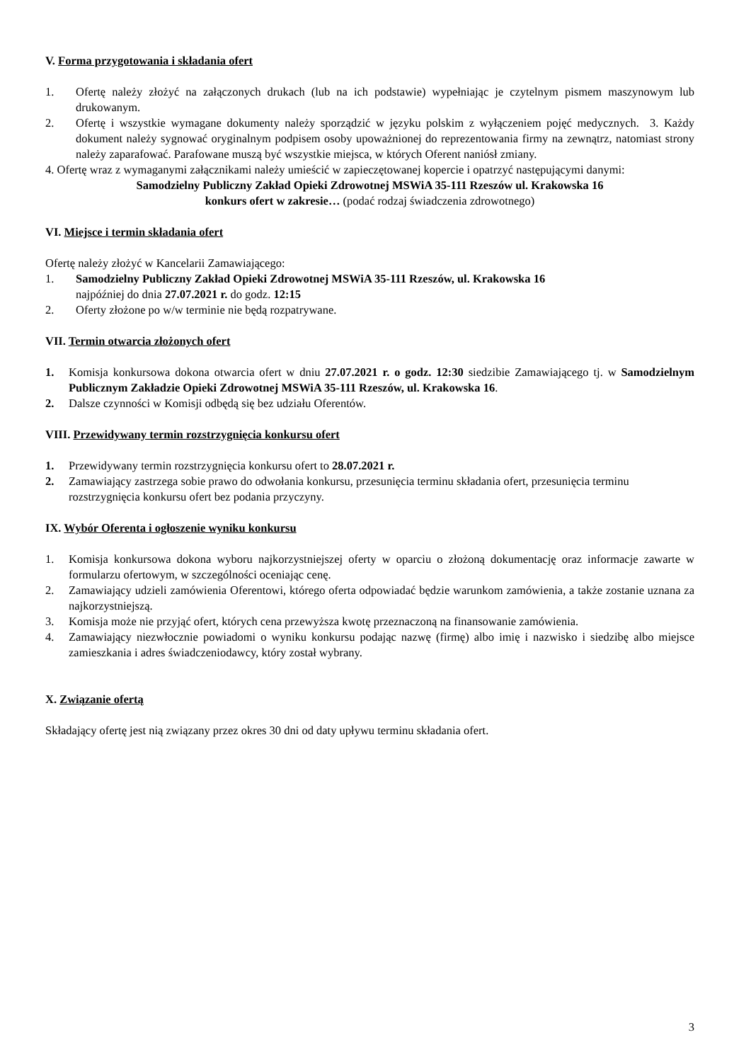V. Forma przygotowania i składania ofert
1. Ofertę należy złożyć na załączonych drukach (lub na ich podstawie) wypełniając je czytelnym pismem maszynowym lub drukowanym.
2. Ofertę i wszystkie wymagane dokumenty należy sporządzić w języku polskim z wyłączeniem pojęć medycznych. 3. Każdy dokument należy sygnować oryginalnym podpisem osoby upoważnionej do reprezentowania firmy na zewnątrz, natomiast strony należy zaparafować. Parafowane muszą być wszystkie miejsca, w których Oferent naniósł zmiany.
4. Ofertę wraz z wymaganymi załącznikami należy umieścić w zapieczętowanej kopercie i opatrzyć następującymi danymi:
Samodzielny Publiczny Zakład Opieki Zdrowotnej MSWiA 35-111 Rzeszów ul. Krakowska 16
konkurs ofert w zakresie… (podać rodzaj świadczenia zdrowotnego)
VI. Miejsce i termin składania ofert
Ofertę należy złożyć w Kancelarii Zamawiającego:
1. Samodzielny Publiczny Zakład Opieki Zdrowotnej MSWiA 35-111 Rzeszów, ul. Krakowska 16
najpóźniej do dnia 27.07.2021 r. do godz. 12:15
2. Oferty złożone po w/w terminie nie będą rozpatrywane.
VII. Termin otwarcia złożonych ofert
1. Komisja konkursowa dokona otwarcia ofert w dniu 27.07.2021 r. o godz. 12:30 siedzibie Zamawiającego tj. w Samodzielnym Publicznym Zakładzie Opieki Zdrowotnej MSWiA 35-111 Rzeszów, ul. Krakowska 16.
2. Dalsze czynności w Komisji odbędą się bez udziału Oferentów.
VIII. Przewidywany termin rozstrzygnięcia konkursu ofert
1. Przewidywany termin rozstrzygnięcia konkursu ofert to 28.07.2021 r.
2. Zamawiający zastrzega sobie prawo do odwołania konkursu, przesunięcia terminu składania ofert, przesunięcia terminu
rozstrzygnięcia konkursu ofert bez podania przyczyny.
IX. Wybór Oferenta i ogłoszenie wyniku konkursu
1. Komisja konkursowa dokona wyboru najkorzystniejszej oferty w oparciu o złożoną dokumentację oraz informacje zawarte w formularzu ofertowym, w szczególności oceniając cenę.
2. Zamawiający udzieli zamówienia Oferentowi, którego oferta odpowiadać będzie warunkom zamówienia, a także zostanie uznana za najkorzystniejszą.
3. Komisja może nie przyjąć ofert, których cena przewyższa kwotę przeznaczoną na finansowanie zamówienia.
4. Zamawiający niezwłocznie powiadomi o wyniku konkursu podając nazwę (firmę) albo imię i nazwisko i siedzibę albo miejsce zamieszkania i adres świadczeniodawcy, który został wybrany.
X. Związanie ofertą
Składający ofertę jest nią związany przez okres 30 dni od daty upływu terminu składania ofert.
3